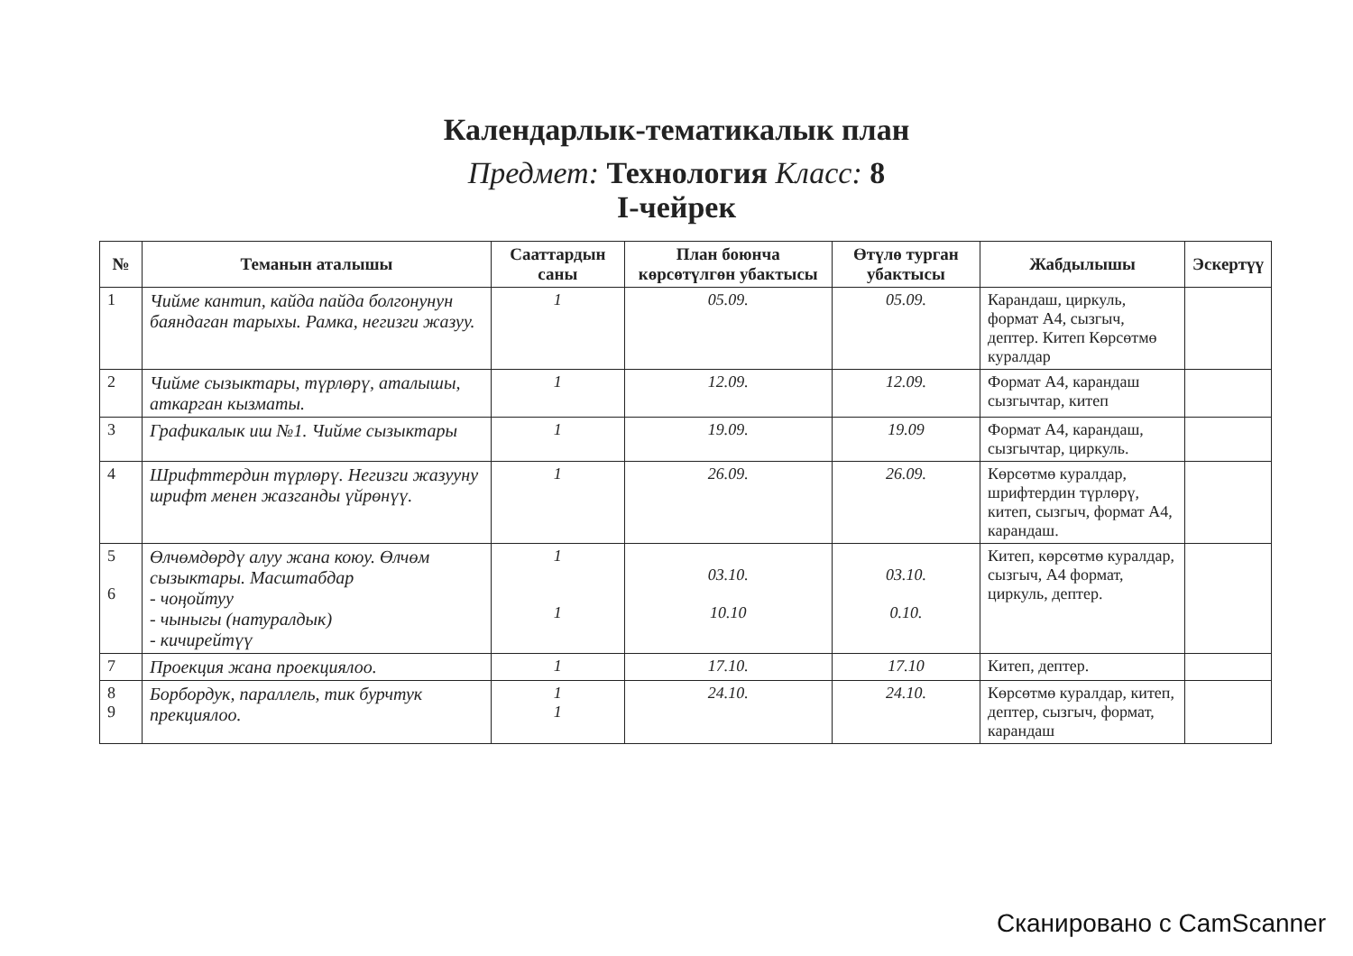Календарлык-тематикалык план
Предмет: Технология Класс: 8
I-чейрек
| № | Теманын аталышы | Сааттардын саны | План боюнча көрсөтүлгөн убактысы | Өтүлө турган убактысы | Жабдылышы | Эскертүү |
| --- | --- | --- | --- | --- | --- | --- |
| 1 | Чийме кантип, кайда пайда болгонунун баяндаган тарыхы. Рамка, негизги жазуу. | 1 | 05.09. | 05.09. | Карандаш, циркуль, формат А4, сызгыч, дептер. Китеп Көрсөтмө куралдар | |
| 2 | Чийме сызыктары, түрлөрү, аталышы, аткарган кызматы. | 1 | 12.09. | 12.09. | Формат А4, карандаш сызгычтар, китеп | |
| 3 | Графикалык иш №1. Чийме сызыктары | 1 | 19.09. | 19.09 | Формат А4, карандаш, сызгычтар, циркуль. | |
| 4 | Шрифттердин түрлөрү. Негизги жазууну шрифт менен жазганды үйрөнүү. | 1 | 26.09. | 26.09. | Көрсөтмө куралдар, шрифтердин түрлөрү, китеп, сызгыч, формат А4, карандаш. | |
| 5 6 | Өлчөмдөрдү алуу жана коюу. Өлчөм сызыктары. Масштабдар - чоңойтуу - чыныгы (натуралдык) - кичирейтүү | 1 1 | 03.10. 10.10 | 03.10. 0.10. | Китеп, көрсөтмө куралдар, сызгыч, А4 формат, циркуль, дептер. | |
| 7 | Проекция жана проекциялоо. | 1 | 17.10. | 17.10 | Китеп, дептер. | |
| 8 9 | Борбордук, параллель, тик бурчтук прекциялоо. | 1 1 | 24.10. | 24.10. | Көрсөтмө куралдар, китеп, дептер, сызгыч, формат, карандаш | |
Сканировано с CamScanner